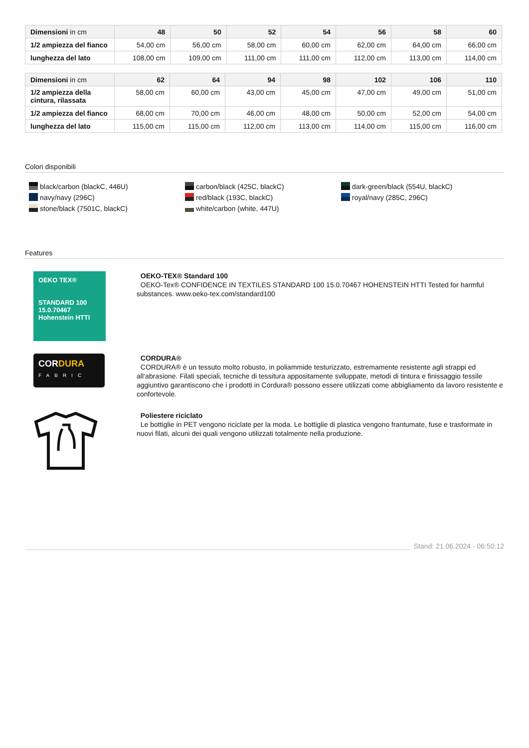| Dimensioni in cm | 48 | 50 | 52 | 54 | 56 | 58 | 60 |
| --- | --- | --- | --- | --- | --- | --- | --- |
| 1/2 ampiezza del fianco | 54,00 cm | 56,00 cm | 58,00 cm | 60,00 cm | 62,00 cm | 64,00 cm | 66,00 cm |
| lunghezza del lato | 108,00 cm | 109,00 cm | 111,00 cm | 111,00 cm | 112,00 cm | 113,00 cm | 114,00 cm |
| Dimensioni in cm | 62 | 64 | 94 | 98 | 102 | 106 | 110 |
| --- | --- | --- | --- | --- | --- | --- | --- |
| 1/2 ampiezza della cintura, rilassata | 58,00 cm | 60,00 cm | 43,00 cm | 45,00 cm | 47,00 cm | 49,00 cm | 51,00 cm |
| 1/2 ampiezza del fianco | 68,00 cm | 70,00 cm | 46,00 cm | 48,00 cm | 50,00 cm | 52,00 cm | 54,00 cm |
| lunghezza del lato | 115,00 cm | 115,00 cm | 112,00 cm | 113,00 cm | 114,00 cm | 115,00 cm | 116,00 cm |
Colori disponibili
black/carbon (blackC, 446U)
navy/navy (296C)
stone/black (7501C, blackC)
carbon/black (425C, blackC)
red/black (193C, blackC)
white/carbon (white, 447U)
dark-green/black (554U, blackC)
royal/navy (285C, 296C)
Features
OEKO TEX®
STANDARD 100
15.0.70467 Hohenstein HTTI
OEKO-TEX® Standard 100
OEKO-Tex® CONFIDENCE IN TEXTILES STANDARD 100 15.0.70467 HOHENSTEIN HTTI Tested for harmful substances. www.oeko-tex.com/standard100
CORDURA
FABRIC
CORDURA®
CORDURA® è un tessuto molto robusto, in poliammide testurizzato, estremamente resistente agli strappi ed all‘abrasione. Filati speciali, tecniche di tessitura appositamente sviluppate, metodi di tintura e finissaggio tessile aggiuntivo garantiscono che i prodotti in Cordura® possono essere utilizzati come abbigliamento da lavoro resistente e confortevole.
Poliestere riciclato
Le bottiglie in PET vengono riciclate per la moda. Le bottiglie di plastica vengono frantumate, fuse e trasformate in nuovi filati, alcuni dei quali vengono utilizzati totalmente nella produzione.
Stand: 21.06.2024 - 06:50:12